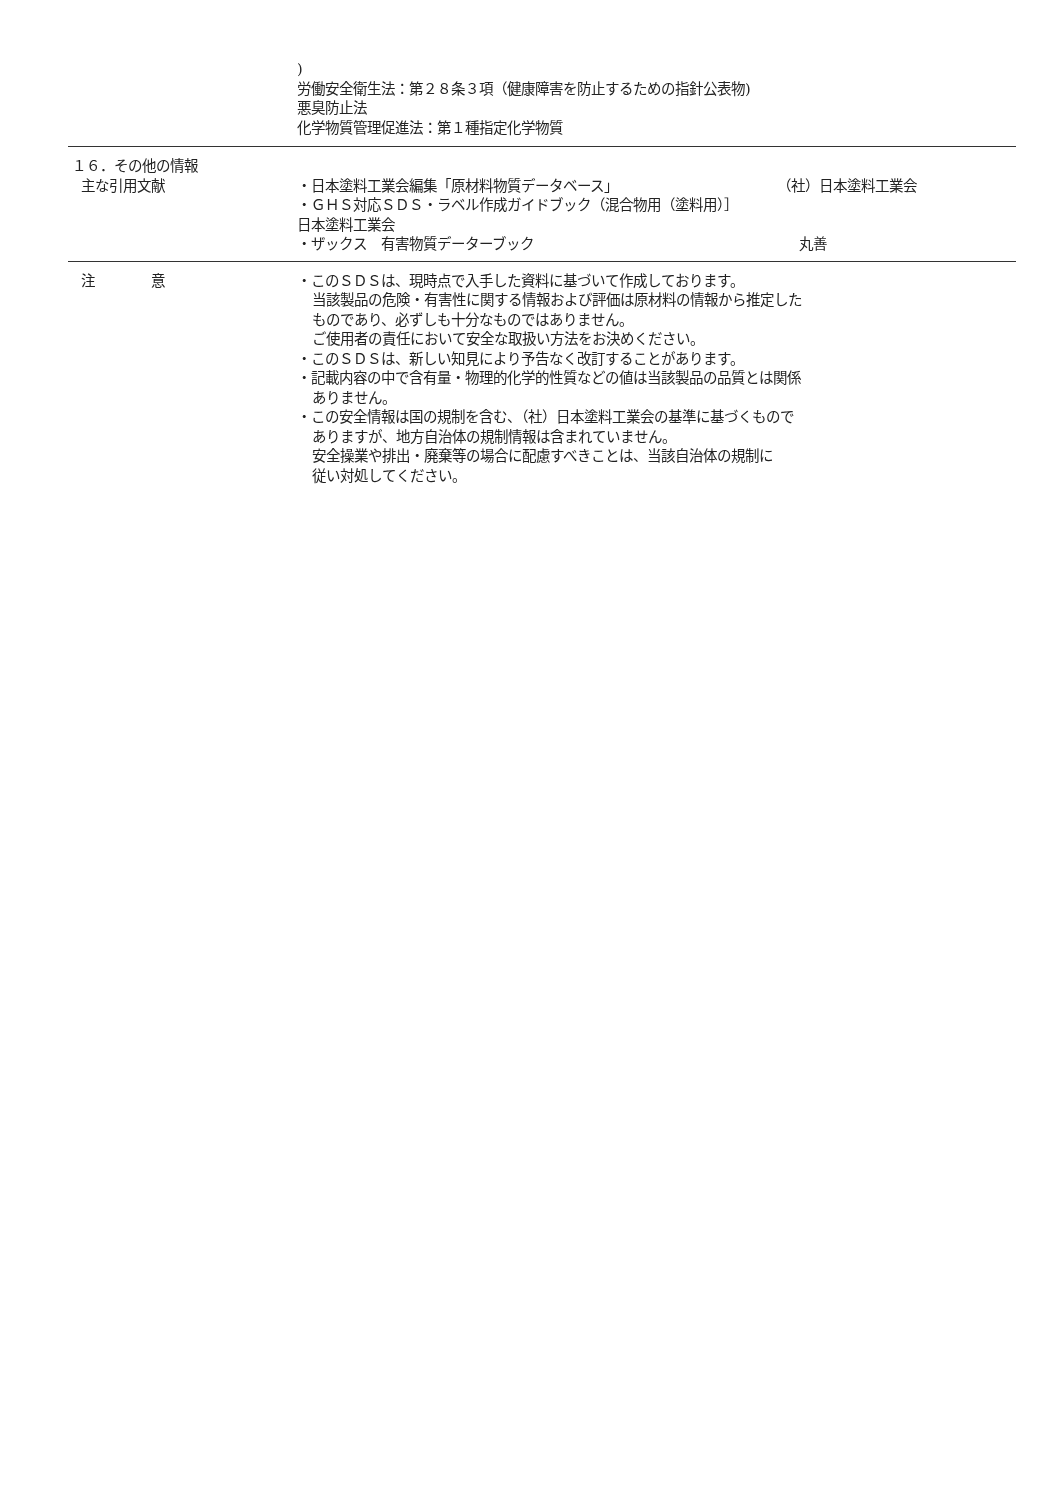)
労働安全衛生法：第２８条３項（健康障害を防止するための指針公表物)
悪臭防止法
化学物質管理促進法：第１種指定化学物質
１６．その他の情報
主な引用文献
・日本塗料工業会編集「原材料物質データベース」 （社）日本塗料工業会
・ＧＨＳ対応ＳＤＳ・ラベル作成ガイドブック（混合物用（塗料用）］
日本塗料工業会
・ザックス　有害物質データーブック 丸善
注　　　　意 ・このＳＤＳは、現時点で入手した資料に基づいて作成しております。
当該製品の危険・有害性に関する情報および評価は原材料の情報から推定した
ものであり、必ずしも十分なものではありません。
ご使用者の責任において安全な取扱い方法をお決めください。
・このＳＤＳは、新しい知見により予告なく改訂することがあります。
・記載内容の中で含有量・物理的化学的性質などの値は当該製品の品質とは関係
ありません。
・この安全情報は国の規制を含む、（社）日本塗料工業会の基準に基づくもので
ありますが、地方自治体の規制情報は含まれていません。
安全操業や排出・廃棄等の場合に配慮すべきことは、当該自治体の規制に
従い対処してください。